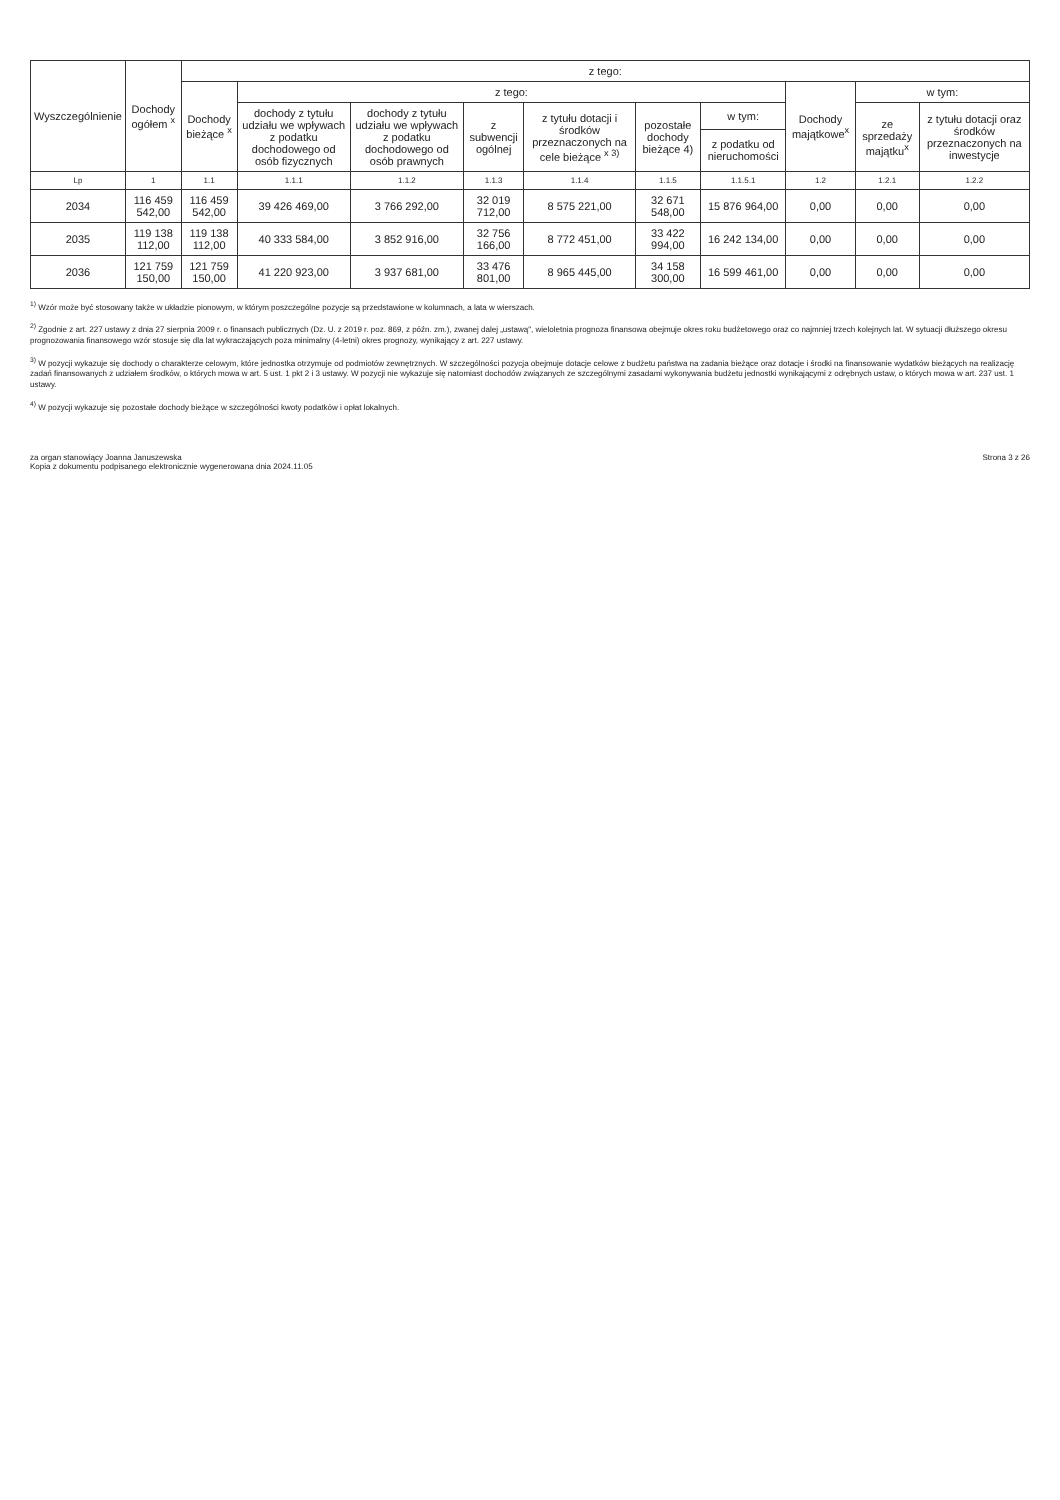| Wyszczególnienie | Dochody ogółem <sup>x</sup> | z tego: | | | | | | | | | |
| --- | --- | --- | --- | --- | --- | --- | --- | --- | --- | --- | --- |
| | | Dochody bieżące <sup>x</sup> | z tego: | | | | | | Dochody majątkowe<sup>x</sup> | w tym: | |
| | | | dochody z tytułu udziału we wpływach z podatku dochodowego od osób fizycznych | dochody z tytułu udziału we wpływach z podatku dochodowego od osób prawnych | z subwencji ogólnej | z tytułu dotacji i środków przeznaczonych na cele bieżące <sup>x 3)</sup> | pozostałe dochody bieżące 4) | w tym: | | ze sprzedaży majątku<sup>x</sup> | z tytułu dotacji oraz środków przeznaczonych na inwestycje |
| | | | | | | | | z podatku od nieruchomości | | | |
| Lp | 1 | 1.1 | 1.1.1 | 1.1.2 | 1.1.3 | 1.1.4 | 1.1.5 | 1.1.5.1 | 1.2 | 1.2.1 | 1.2.2 |
| 2034 | 116 459 542,00 | 116 459 542,00 | 39 426 469,00 | 3 766 292,00 | 32 019 712,00 | 8 575 221,00 | 32 671 548,00 | 15 876 964,00 | 0,00 | 0,00 | 0,00 |
| 2035 | 119 138 112,00 | 119 138 112,00 | 40 333 584,00 | 3 852 916,00 | 32 756 166,00 | 8 772 451,00 | 33 422 994,00 | 16 242 134,00 | 0,00 | 0,00 | 0,00 |
| 2036 | 121 759 150,00 | 121 759 150,00 | 41 220 923,00 | 3 937 681,00 | 33 476 801,00 | 8 965 445,00 | 34 158 300,00 | 16 599 461,00 | 0,00 | 0,00 | 0,00 |
<sup>1)</sup> Wzór może być stosowany także w układzie pionowym, w którym poszczególne pozycje są przedstawione w kolumnach, a lata w wierszach.
<sup>2)</sup> Zgodnie z art. 227 ustawy z dnia 27 sierpnia 2009 r. o finansach publicznych (Dz. U. z 2019 r. poz. 869, z późn. zm.), zwanej dalej „ustawą", wieloletnia prognoza finansowa obejmuje okres roku budżetowego oraz co najmniej trzech kolejnych lat. W sytuacji dłuższego okresu prognozowania finansowego wzór stosuje się dla lat wykraczających poza minimalny (4-letni) okres prognozy, wynikający z art. 227 ustawy.
<sup>3)</sup> W pozycji wykazuje się dochody o charakterze celowym, które jednostka otrzymuje od podmiotów zewnętrznych. W szczególności pozycja obejmuje dotacje celowe z budżetu państwa na zadania bieżące oraz dotacje i środki na finansowanie wydatków bieżących na realizację zadań finansowanych z udziałem środków, o których mowa w art. 5 ust. 1 pkt 2 i 3 ustawy. W pozycji nie wykazuje się natomiast dochodów związanych ze szczególnymi zasadami wykonywania budżetu jednostki wynikającymi z odrębnych ustaw, o których mowa w art. 237 ust. 1 ustawy.
<sup>4)</sup> W pozycji wykazuje się pozostałe dochody bieżące w szczególności kwoty podatków i opłat lokalnych.
za organ stanowiący Joanna Januszewska
Kopia z dokumentu podpisanego elektronicznie wygenerowana dnia 2024.11.05
Strona 3 z 26